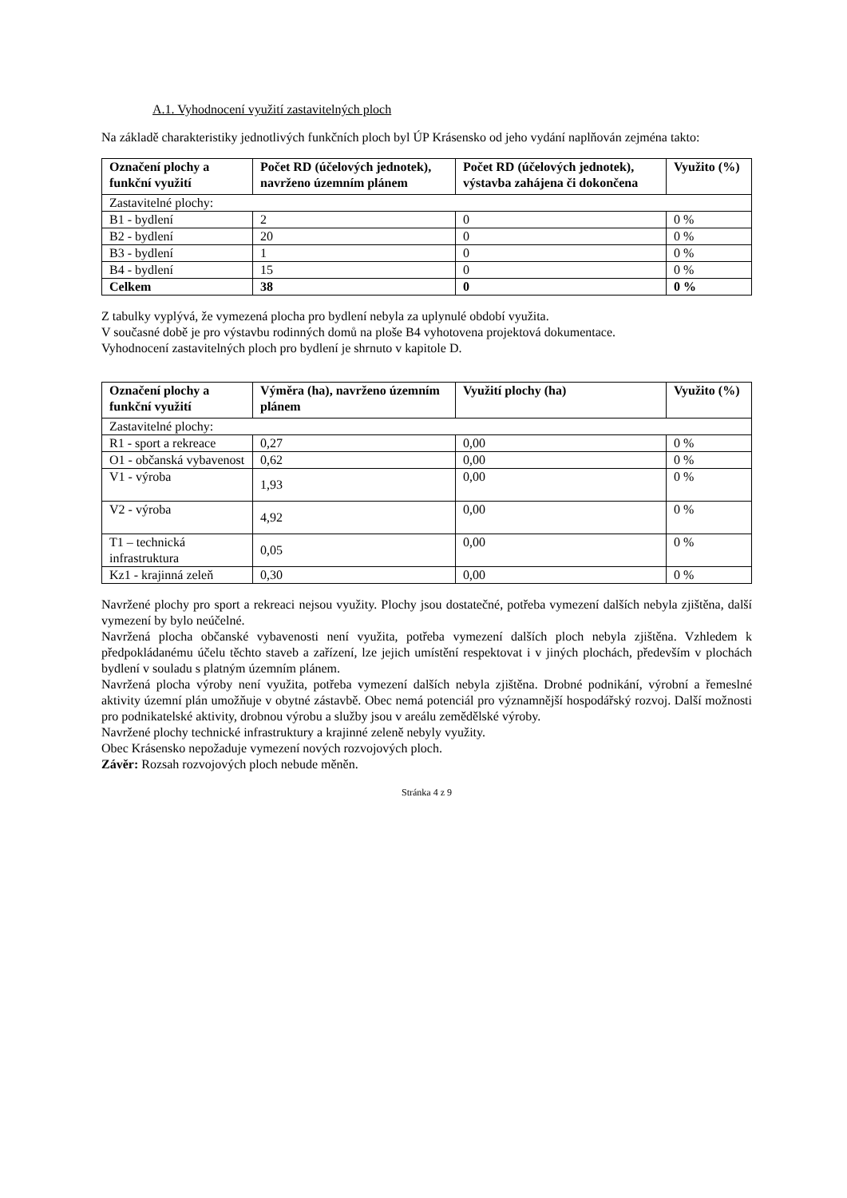A.1. Vyhodnocení využití zastavitelných ploch
Na základě charakteristiky jednotlivých funkčních ploch byl ÚP Krásensko od jeho vydání naplňován zejména takto:
| Označení plochy a funkční využití | Počet RD (účelových jednotek), navrženo územním plánem | Počet RD (účelových jednotek), výstavba zahájena či dokončena | Využito (%) |
| --- | --- | --- | --- |
| Zastavitelné plochy: | | | |
| B1 - bydlení | 2 | 0 | 0 % |
| B2 - bydlení | 20 | 0 | 0 % |
| B3 - bydlení | 1 | 0 | 0 % |
| B4 - bydlení | 15 | 0 | 0 % |
| Celkem | 38 | 0 | 0 % |
Z tabulky vyplývá, že vymezená plocha pro bydlení nebyla za uplynulé období využita.
V současné době je pro výstavbu rodinných domů na ploše B4 vyhotovena projektová dokumentace.
Vyhodnocení zastavitelných ploch pro bydlení je shrnuto v kapitole D.
| Označení plochy a funkční využití | Výměra (ha), navrženo územním plánem | Využití plochy (ha) | Využito (%) |
| --- | --- | --- | --- |
| Zastavitelné plochy: | | | |
| R1 - sport a rekreace | 0,27 | 0,00 | 0 % |
| O1 - občanská vybavenost | 0,62 | 0,00 | 0 % |
| V1 - výroba | 1,93 | 0,00 | 0 % |
| V2 - výroba | 4,92 | 0,00 | 0 % |
| T1 – technická infrastruktura | 0,05 | 0,00 | 0 % |
| Kz1 - krajinná zeleň | 0,30 | 0,00 | 0 % |
Navržené plochy pro sport a rekreaci nejsou využity. Plochy jsou dostatečné, potřeba vymezení dalších nebyla zjištěna, další vymezení by bylo neúčelné.
Navržená plocha občanské vybavenosti není využita, potřeba vymezení dalších ploch nebyla zjištěna. Vzhledem k předpokládanému účelu těchto staveb a zařízení, lze jejich umístění respektovat i v jiných plochách, především v plochách bydlení v souladu s platným územním plánem.
Navržená plocha výroby není využita, potřeba vymezení dalších nebyla zjištěna. Drobné podnikání, výrobní a řemeslné aktivity územní plán umožňuje v obytné zástavbě. Obec nemá potenciál pro významnější hospodářský rozvoj. Další možnosti pro podnikatelské aktivity, drobnou výrobu a služby jsou v areálu zemědělské výroby.
Navržené plochy technické infrastruktury a krajinné zeleně nebyly využity.
Obec Krásensko nepožaduje vymezení nových rozvojových ploch.
Závěr: Rozsah rozvojových ploch nebude měněn.
Stránka 4 z 9